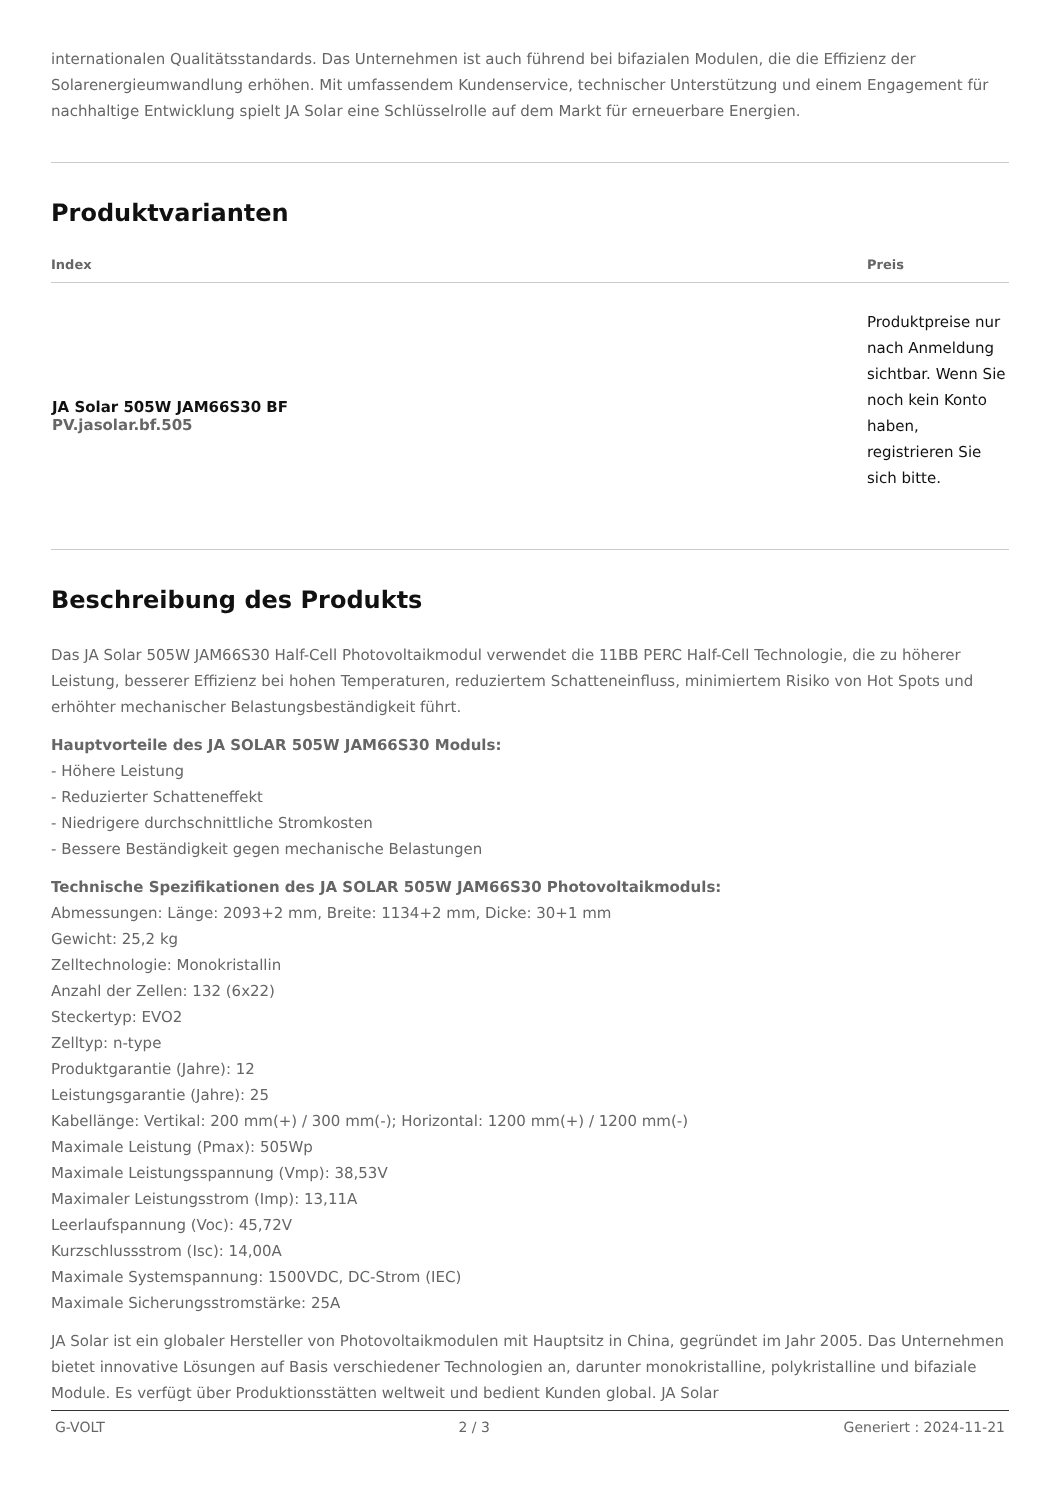internationalen Qualitätsstandards. Das Unternehmen ist auch führend bei bifazialen Modulen, die die Effizienz der Solarenergieumwandlung erhöhen. Mit umfassendem Kundenservice, technischer Unterstützung und einem Engagement für nachhaltige Entwicklung spielt JA Solar eine Schlüsselrolle auf dem Markt für erneuerbare Energien.
Produktvarianten
| Index | Preis |
| --- | --- |
| JA Solar 505W JAM66S30 BF PV.jasolar.bf.505 | Produktpreise nur nach Anmeldung sichtbar. Wenn Sie noch kein Konto haben, registrieren Sie sich bitte. |
Beschreibung des Produkts
Das JA Solar 505W JAM66S30 Half-Cell Photovoltaikmodul verwendet die 11BB PERC Half-Cell Technologie, die zu höherer Leistung, besserer Effizienz bei hohen Temperaturen, reduziertem Schatteneinfluss, minimiertem Risiko von Hot Spots und erhöhter mechanischer Belastungsbeständigkeit führt.
Hauptvorteile des JA SOLAR 505W JAM66S30 Moduls:
- Höhere Leistung
- Reduzierter Schatteneffekt
- Niedrigere durchschnittliche Stromkosten
- Bessere Beständigkeit gegen mechanische Belastungen
Technische Spezifikationen des JA SOLAR 505W JAM66S30 Photovoltaikmoduls:
Abmessungen: Länge: 2093+2 mm, Breite: 1134+2 mm, Dicke: 30+1 mm
Gewicht: 25,2 kg
Zelltechnologie: Monokristallin
Anzahl der Zellen: 132 (6x22)
Steckertyp: EVO2
Zelltyp: n-type
Produktgarantie (Jahre): 12
Leistungsgarantie (Jahre): 25
Kabellänge: Vertikal: 200 mm(+) / 300 mm(-); Horizontal: 1200 mm(+) / 1200 mm(-)
Maximale Leistung (Pmax): 505Wp
Maximale Leistungsspannung (Vmp): 38,53V
Maximaler Leistungsstrom (Imp): 13,11A
Leerlaufspannung (Voc): 45,72V
Kurzschlussstrom (Isc): 14,00A
Maximale Systemspannung: 1500VDC, DC-Strom (IEC)
Maximale Sicherungsstromstärke: 25A
JA Solar ist ein globaler Hersteller von Photovoltaikmodulen mit Hauptsitz in China, gegründet im Jahr 2005. Das Unternehmen bietet innovative Lösungen auf Basis verschiedener Technologien an, darunter monokristalline, polykristalline und bifaziale Module. Es verfügt über Produktionsstätten weltweit und bedient Kunden global. JA Solar
G-VOLT 2 / 3 Generiert : 2024-11-21